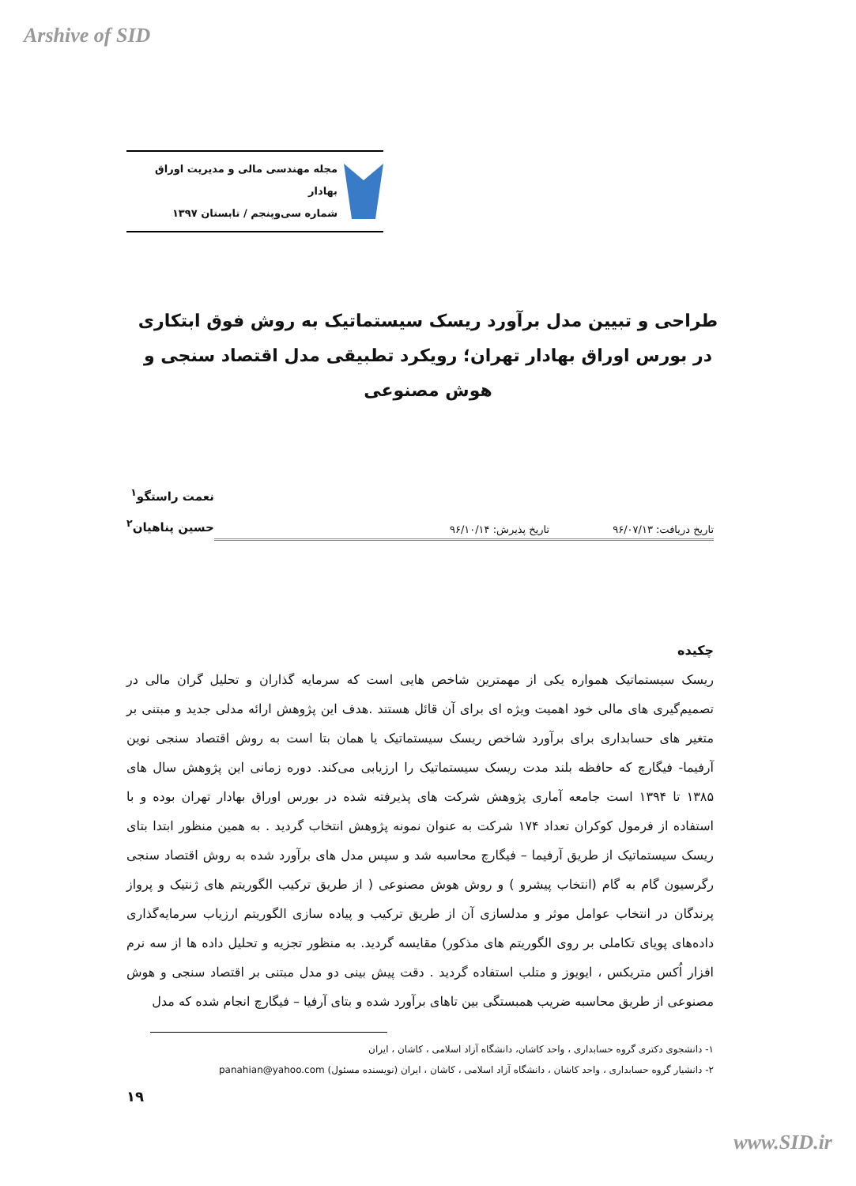Arshive of SID
مجله مهندسی مالی و مدیریت اوراق بهادار
شماره سی‌وپنجم / تابستان ۱۳۹۷
طراحی و تبیین مدل برآورد ریسک سیستماتیک به روش فوق ابتکاری در بورس اوراق بهادار تهران؛ رویکرد تطبیقی مدل اقتصاد سنجی و هوش مصنوعی
تاریخ دریافت: ۹۶/۰۷/۱۳ تاریخ پذیرش: ۹۶/۱۰/۱۴
نعمت راستگو<sup>۱</sup>
حسین پناهیان<sup>۲</sup>
چکیده
ریسک سیستماتیک همواره یکی از مهمترین شاخص هایی است که سرمایه گذاران و تحلیل گران مالی در تصمیم‌گیری های مالی خود اهمیت ویژه ای برای آن قائل هستند .هدف این پژوهش ارائه مدلی جدید و مبتنی بر متغیر های حسابداری برای برآورد شاخص ریسک سیستماتیک یا همان بتا است به روش اقتصاد سنجی نوین آرفیما- فیگارچ که حافظه بلند مدت ریسک سیستماتیک را ارزیابی می‌کند. دوره زمانی این پژوهش سال های ۱۳۸۵ تا ۱۳۹۴ است جامعه آماری پژوهش شرکت های پذیرفته شده در بورس اوراق بهادار تهران بوده و با استفاده از فرمول کوکران تعداد ۱۷۴ شرکت به عنوان نمونه پژوهش انتخاب گردید . به همین منظور ابتدا بتای ریسک سیستماتیک از طریق آرفیما – فیگارچ محاسبه شد و سپس مدل های برآورد شده به روش اقتصاد سنجی رگرسیون گام به گام (انتخاب پیشرو ) و روش هوش مصنوعی ( از طریق ترکیب الگوریتم های ژنتیک و پرواز پرندگان در انتخاب عوامل موثر و مدلسازی آن از طریق ترکیب و پیاده سازی الگوریتم ارزیاب سرمایه‌گذاری داده‌های پویای تکاملی بر روی الگوریتم های مذکور) مقایسه گردید. به منظور تجزیه و تحلیل داده ها از سه نرم افزار اُکس متریکس ، ایویوز و متلب استفاده گردید . دقت پیش بینی دو مدل مبتنی بر اقتصاد سنجی و هوش مصنوعی از طریق محاسبه ضریب همبستگی بین تاهای برآورد شده و بتای آرفیا – فیگارچ انجام شده که مدل
۱- دانشجوی دکتری گروه حسابداری ، واحد کاشان، دانشگاه آزاد اسلامی ، کاشان ، ایران
۲- دانشیار گروه حسابداری ، واحد کاشان ، دانشگاه آزاد اسلامی ، کاشان ، ایران (نویسنده مسئول) panahian@yahoo.com
۱۹
www.SID.ir